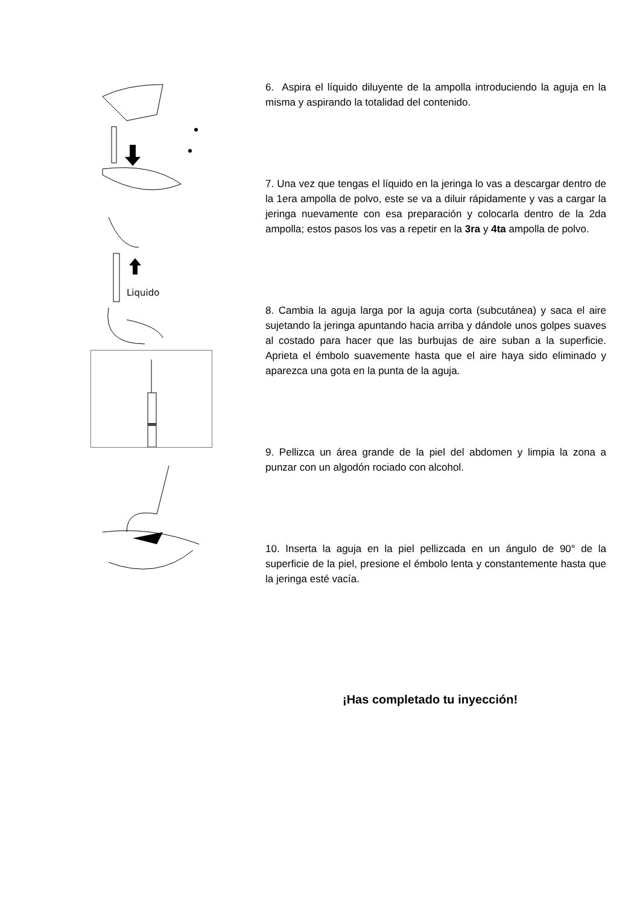Liquido
6. Aspira el líquido diluyente de la ampolla introduciendo la aguja en la misma y aspirando la totalidad del contenido.
7. Una vez que tengas el líquido en la jeringa lo vas a descargar dentro de la 1era ampolla de polvo, este se va a diluir rápidamente y vas a cargar la jeringa nuevamente con esa preparación y colocarla dentro de la 2da ampolla; estos pasos los vas a repetir en la 3ra y 4ta ampolla de polvo.
8. Cambia la aguja larga por la aguja corta (subcutánea) y saca el aire sujetando la jeringa apuntando hacia arriba y dándole unos golpes suaves al costado para hacer que las burbujas de aire suban a la superficie. Aprieta el émbolo suavemente hasta que el aire haya sido eliminado y aparezca una gota en la punta de la aguja.
9. Pellizca un área grande de la piel del abdomen y limpia la zona a punzar con un algodón rociado con alcohol.
10. Inserta la aguja en la piel pellizcada en un ángulo de 90° de la superficie de la piel, presione el émbolo lenta y constantemente hasta que la jeringa esté vacía.
¡Has completado tu inyección!